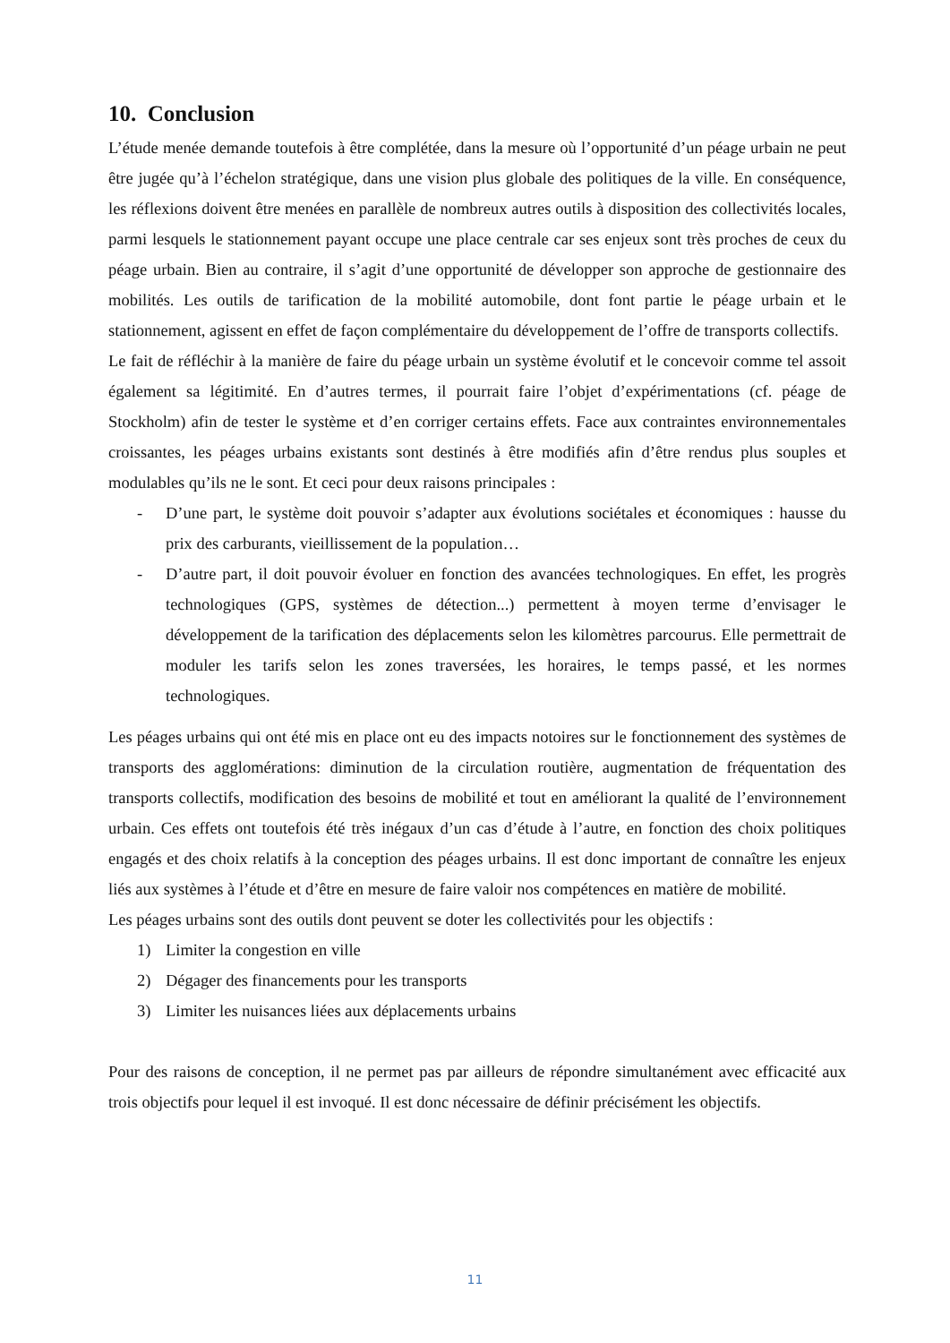10. Conclusion
L’étude menée demande toutefois à être complétée, dans la mesure où l’opportunité d’un péage urbain ne peut être jugée qu’à l’échelon stratégique, dans une vision plus globale des politiques de la ville. En conséquence, les réflexions doivent être menées en parallèle de nombreux autres outils à disposition des collectivités locales, parmi lesquels le stationnement payant occupe une place centrale car ses enjeux sont très proches de ceux du péage urbain. Bien au contraire, il s’agit d’une opportunité de développer son approche de gestionnaire des mobilités. Les outils de tarification de la mobilité automobile, dont font partie le péage urbain et le stationnement, agissent en effet de façon complémentaire du développement de l’offre de transports collectifs.
Le fait de réfléchir à la manière de faire du péage urbain un système évolutif et le concevoir comme tel assoit également sa légitimité. En d’autres termes, il pourrait faire l’objet d’expérimentations (cf. péage de Stockholm) afin de tester le système et d’en corriger certains effets. Face aux contraintes environnementales croissantes, les péages urbains existants sont destinés à être modifiés afin d’être rendus plus souples et modulables qu’ils ne le sont. Et ceci pour deux raisons principales :
- D’une part, le système doit pouvoir s’adapter aux évolutions sociétales et économiques : hausse du prix des carburants, vieillissement de la population…
- D’autre part, il doit pouvoir évoluer en fonction des avancées technologiques. En effet, les progrès technologiques (GPS, systèmes de détection...) permettent à moyen terme d’envisager le développement de la tarification des déplacements selon les kilomètres parcourus. Elle permettrait de moduler les tarifs selon les zones traversées, les horaires, le temps passé, et les normes technologiques.
Les péages urbains qui ont été mis en place ont eu des impacts notoires sur le fonctionnement des systèmes de transports des agglomérations: diminution de la circulation routière, augmentation de fréquentation des transports collectifs, modification des besoins de mobilité et tout en améliorant la qualité de l’environnement urbain. Ces effets ont toutefois été très inégaux d’un cas d’étude à l’autre, en fonction des choix politiques engagés et des choix relatifs à la conception des péages urbains. Il est donc important de connaître les enjeux liés aux systèmes à l’étude et d’être en mesure de faire valoir nos compétences en matière de mobilité.
Les péages urbains sont des outils dont peuvent se doter les collectivités pour les objectifs :
1) Limiter la congestion en ville
2) Dégager des financements pour les transports
3) Limiter les nuisances liées aux déplacements urbains
Pour des raisons de conception, il ne permet pas par ailleurs de répondre simultanément avec efficacité aux trois objectifs pour lequel il est invoqué. Il est donc nécessaire de définir précisément les objectifs.
11